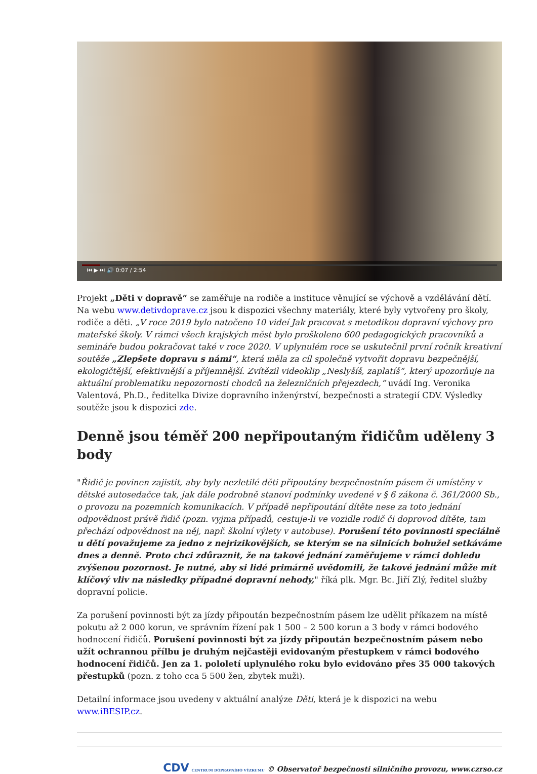⏮ ▶ ⏭ 🔊 0:07 / 2:54
Projekt „Děti v dopravě“ se zaměřuje na rodiče a instituce věnující se výchově a vzdělávání dětí. Na webu www.detivdoprave.cz jsou k dispozici všechny materiály, které byly vytvořeny pro školy, rodiče a děti. „V roce 2019 bylo natočeno 10 videí Jak pracovat s metodikou dopravní výchovy pro mateřské školy. V rámci všech krajských měst bylo proškoleno 600 pedagogických pracovníků a semináře budou pokračovat také v roce 2020. V uplynulém roce se uskutečnil první ročník kreativní soutěže „Zlepšete dopravu s námi“, která měla za cíl společně vytvořit dopravu bezpečnější, ekologičtější, efektivnější a příjemnější. Zvítězil videoklip „Neslyšíš, zaplatíš“, který upozorňuje na aktuální problematiku nepozornosti chodců na železničních přejezdech,“ uvádí Ing. Veronika Valentová, Ph.D., ředitelka Divize dopravního inženýrství, bezpečnosti a strategií CDV. Výsledky soutěže jsou k dispozici zde.
Denně jsou téměř 200 nepřipoutaným řidičům uděleny 3 body
"Řidič je povinen zajistit, aby byly nezletilé děti připoutány bezpečnostním pásem či umístěny v dětské autosedačce tak, jak dále podrobně stanoví podmínky uvedené v § 6 zákona č. 361/2000 Sb., o provozu na pozemních komunikacích. V případě nepřipoutání dítěte nese za toto jednání odpovědnost právě řidič (pozn. vyjma případů, cestuje-li ve vozidle rodič či doprovod dítěte, tam přechází odpovědnost na něj, např. školní výlety v autobuse). Porušení této povinnosti speciálně u dětí považujeme za jedno z nejrizikovějších, se kterým se na silnicích bohužel setkáváme dnes a denně. Proto chci zdůraznit, že na takové jednání zaměřujeme v rámci dohledu zvýšenou pozornost. Je nutné, aby si lidé primárně uvědomili, že takové jednání může mít klíčový vliv na následky případné dopravní nehody," říká plk. Mgr. Bc. Jiří Zlý, ředitel služby dopravní policie.
Za porušení povinnosti být za jízdy připoután bezpečnostním pásem lze udělit příkazem na místě pokutu až 2 000 korun, ve správním řízení pak 1 500 – 2 500 korun a 3 body v rámci bodového hodnocení řidičů. Porušení povinnosti být za jízdy připoután bezpečnostním pásem nebo užít ochrannou přílbu je druhým nejčastěji evidovaným přestupkem v rámci bodového hodnocení řidičů. Jen za 1. pololetí uplynulého roku bylo evidováno přes 35 000 takových přestupků (pozn. z toho cca 5 500 žen, zbytek muži).
Detailní informace jsou uvedeny v aktuální analýze Děti, která je k dispozici na webu www.iBESIP.cz.
CDV CENTRUM DOPRAVNÍHO VÝZKUMU © Observatoř bezpečnosti silničního provozu, www.czrso.cz